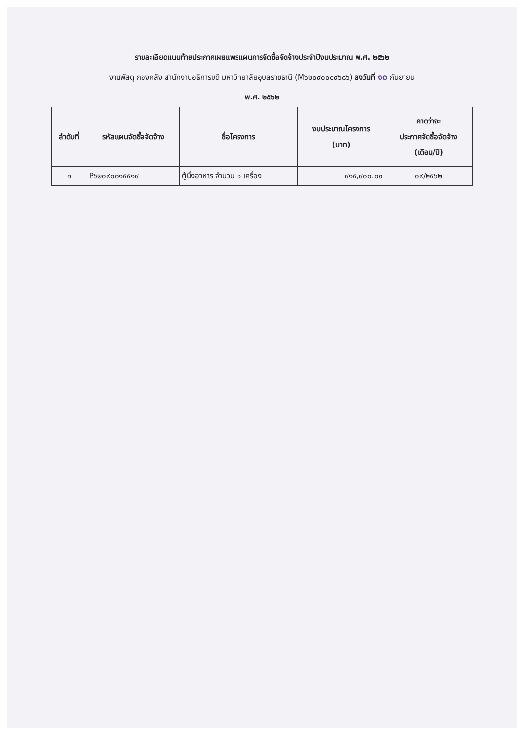รายละเอียดแนบท้ายประกาศเผยแพร่แผนการจัดซื้อจัดจ้างประจำปีงบประมาณ พ.ศ. ๒๕๖๒
งานพัสดุ กองคลัง สำนักงานอธิการบดี มหาวิทยาลัยอุบลราชธานี (M๖๒๐๙๐๐๐๙๖๘๖) ลงวันที่ ๑๐ กันยายน
พ.ศ. ๒๕๖๒
| ลำดับที่ | รหัสแผนจัดซื้อจัดจ้าง | ชื่อโครงการ | งบประมาณโครงการ (บาท) | คาดว่าจะ ประกาศจัดซื้อจัดจ้าง (เดือน/ปี) |
| --- | --- | --- | --- | --- |
| ๑ | P๖๒๐๙๐๐๑๕๕๑๙ | ตู้นึ่งอาหาร จำนวน ๑ เครื่อง | ๙๑๕,๙๐๐.๐๐ | ๐๙/๒๕๖๒ |